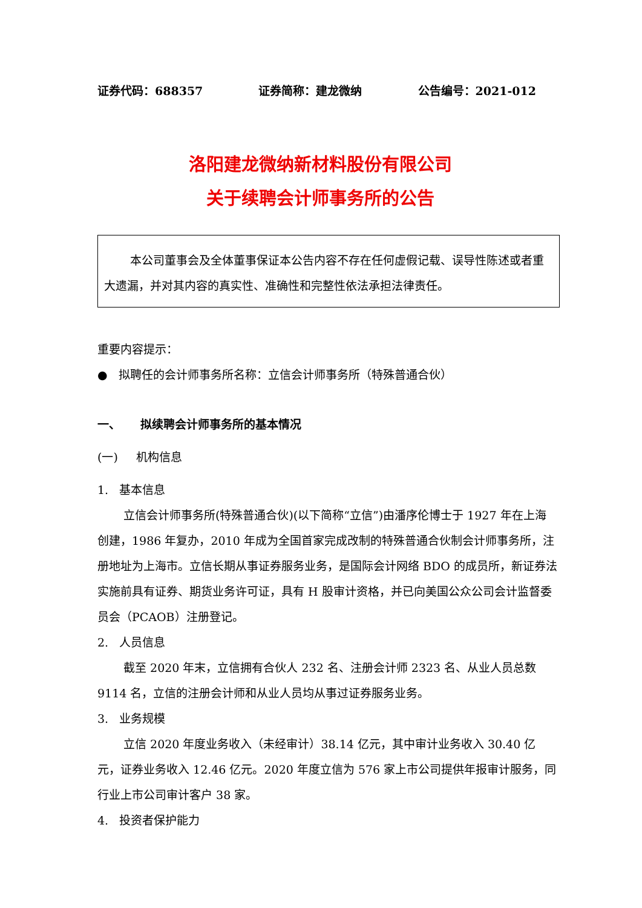证券代码：688357 证券简称：建龙微纳 公告编号：2021-012
洛阳建龙微纳新材料股份有限公司
关于续聘会计师事务所的公告
本公司董事会及全体董事保证本公告内容不存在任何虚假记载、误导性陈述或者重大遗漏，并对其内容的真实性、准确性和完整性依法承担法律责任。
重要内容提示：
● 拟聘任的会计师事务所名称：立信会计师事务所（特殊普通合伙）
一、 拟续聘会计师事务所的基本情况
(一) 机构信息
1. 基本信息
立信会计师事务所(特殊普通合伙)(以下简称“立信”)由潘序伦博士于 1927 年在上海创建，1986 年复办，2010 年成为全国首家完成改制的特殊普通合伙制会计师事务所，注册地址为上海市。立信长期从事证券服务业务，是国际会计网络 BDO 的成员所，新证券法实施前具有证券、期货业务许可证，具有 H 股审计资格，并已向美国公众公司会计监督委员会（PCAOB）注册登记。
2. 人员信息
截至 2020 年末，立信拥有合伙人 232 名、注册会计师 2323 名、从业人员总数 9114 名，立信的注册会计师和从业人员均从事过证券服务业务。
3. 业务规模
立信 2020 年度业务收入（未经审计）38.14 亿元，其中审计业务收入 30.40 亿元，证券业务收入 12.46 亿元。2020 年度立信为 576 家上市公司提供年报审计服务，同行业上市公司审计客户 38 家。
4. 投资者保护能力